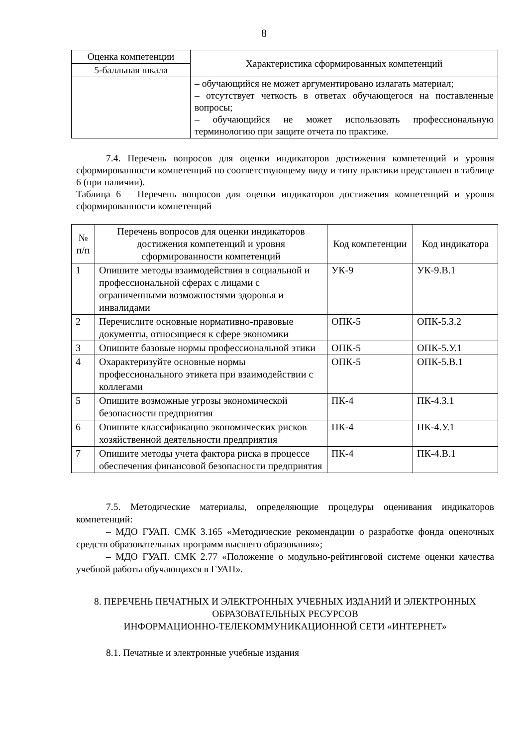8
| Оценка компетенции | Характеристика сформированных компетенций |
| --- | --- |
| 5-балльная шкала | |
| | – обучающийся не может аргументировано излагать материал; – отсутствует четкость в ответах обучающегося на поставленные вопросы; – обучающийся не может использовать профессиональную терминологию при защите отчета по практике. |
7.4. Перечень вопросов для оценки индикаторов достижения компетенций и уровня сформированности компетенций по соответствующему виду и типу практики представлен в таблице 6 (при наличии).
Таблица 6 – Перечень вопросов для оценки индикаторов достижения компетенций и уровня сформированности компетенций
| № п/п | Перечень вопросов для оценки индикаторов достижения компетенций и уровня сформированности компетенций | Код компетенции | Код индикатора |
| --- | --- | --- | --- |
| 1 | Опишите методы взаимодействия в социальной и профессиональной сферах с лицами с ограниченными возможностями здоровья и инвалидами | УК-9 | УК-9.В.1 |
| 2 | Перечислите основные нормативно-правовые документы, относящиеся к сфере экономики | ОПК-5 | ОПК-5.З.2 |
| 3 | Опишите базовые нормы профессиональной этики | ОПК-5 | ОПК-5.У.1 |
| 4 | Охарактеризуйте основные нормы профессионального этикета при взаимодействии с коллегами | ОПК-5 | ОПК-5.В.1 |
| 5 | Опишите возможные угрозы экономической безопасности предприятия | ПК-4 | ПК-4.З.1 |
| 6 | Опишите классификацию экономических рисков хозяйственной деятельности предприятия | ПК-4 | ПК-4.У.1 |
| 7 | Опишите методы учета фактора риска в процессе обеспечения финансовой безопасности предприятия | ПК-4 | ПК-4.В.1 |
7.5. Методические материалы, определяющие процедуры оценивания индикаторов компетенций:
– МДО ГУАП. СМК 3.165 «Методические рекомендации о разработке фонда оценочных средств образовательных программ высшего образования»;
– МДО ГУАП. СМК 2.77 «Положение о модульно-рейтинговой системе оценки качества учебной работы обучающихся в ГУАП».
8. ПЕРЕЧЕНЬ ПЕЧАТНЫХ И ЭЛЕКТРОННЫХ УЧЕБНЫХ ИЗДАНИЙ И ЭЛЕКТРОННЫХ ОБРАЗОВАТЕЛЬНЫХ РЕСУРСОВ
ИНФОРМАЦИОННО-ТЕЛЕКОММУНИКАЦИОННОЙ СЕТИ «ИНТЕРНЕТ»
8.1. Печатные и электронные учебные издания